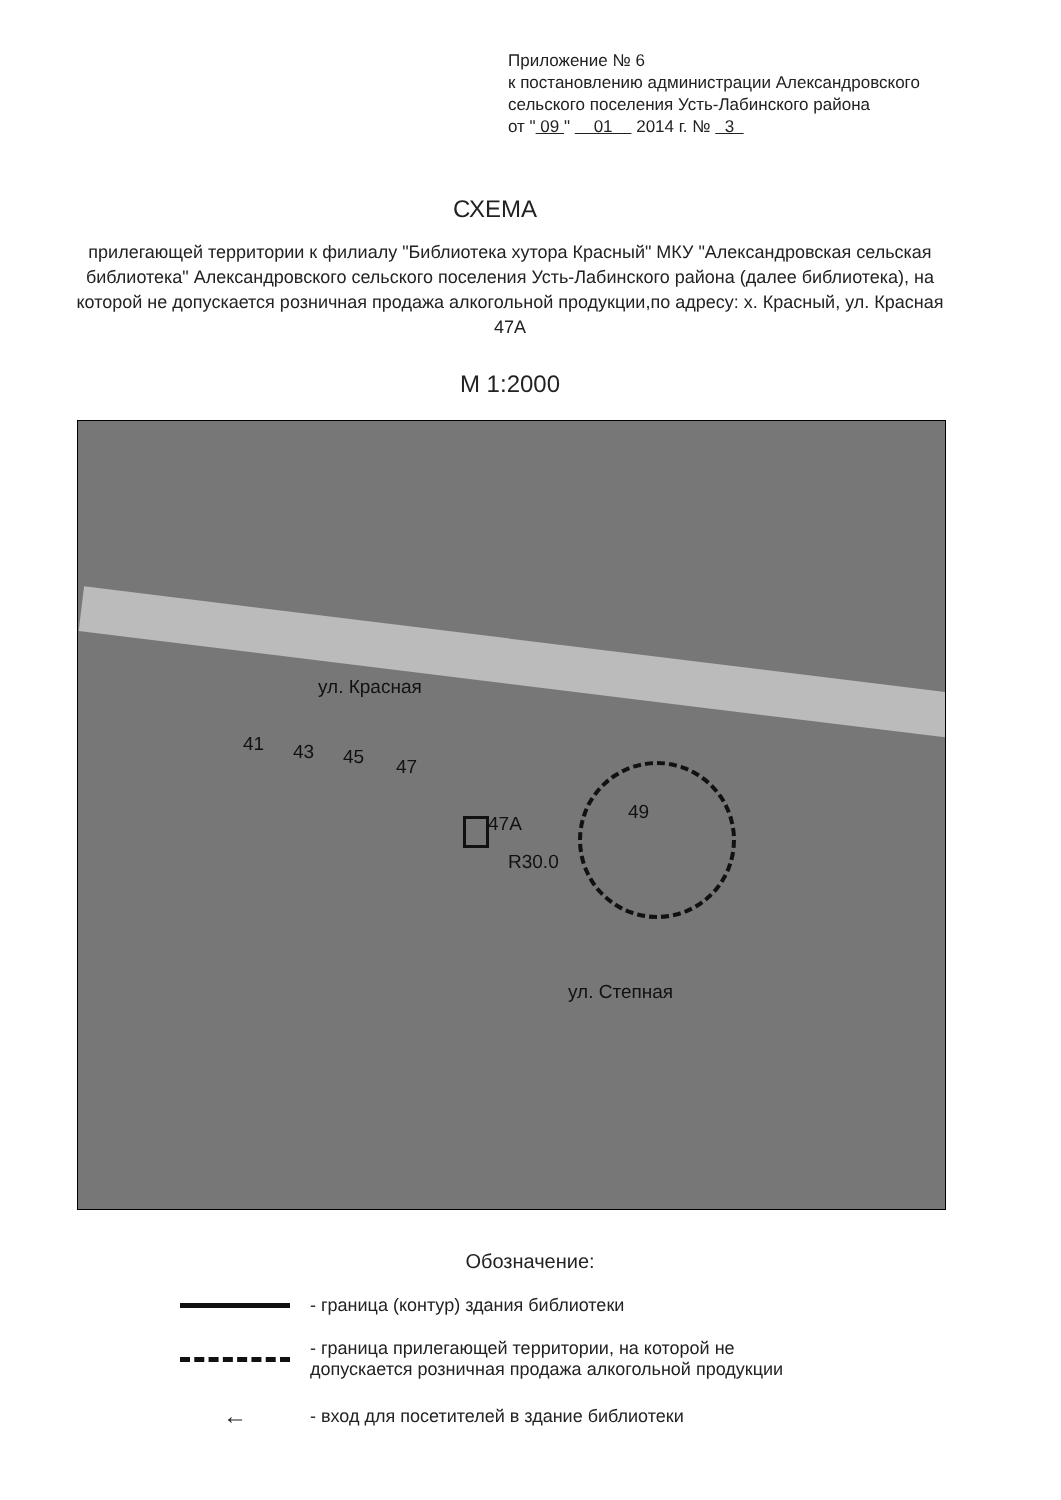Приложение № 6
к постановлению администрации Александровского
сельского поселения Усть-Лабинского района
от " 09 " 01 2014 г. № 3
СХЕМА
прилегающей территории к филиалу "Библиотека хутора Красный" МКУ "Александровская сельская библиотека" Александровского сельского поселения Усть-Лабинского района (далее библиотека), на которой не допускается розничная продажа алкогольной продукции,по адресу: х. Красный, ул. Красная 47А
М 1:2000
ул. Красная
41 43 45 47
47A
R30.0
49
ул. Степная
Обозначение:
- граница (контур) здания библиотеки
- граница прилегающей территории, на которой не
допускается розничная продажа алкогольной продукции
←
- вход для посетителей в здание библиотеки